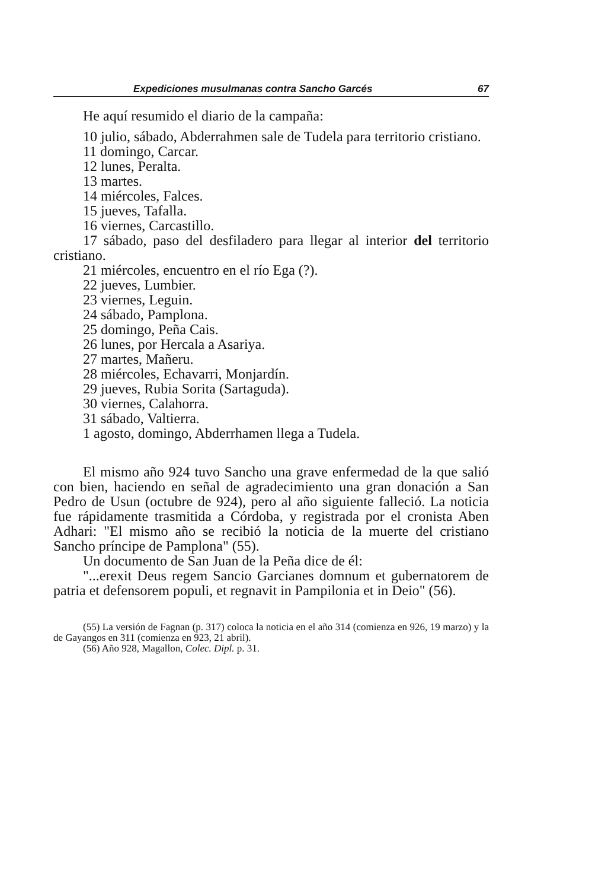Expediciones musulmanas contra Sancho Garcés 67
He aquí resumido el diario de la campaña:
10 julio, sábado, Abderrahmen sale de Tudela para territorio cristiano.
11 domingo, Carcar.
12 lunes, Peralta.
13 martes.
14 miércoles, Falces.
15 jueves, Tafalla.
16 viernes, Carcastillo.
17 sábado, paso del desfiladero para llegar al interior del territorio cristiano.
21 miércoles, encuentro en el río Ega (?).
22 jueves, Lumbier.
23 viernes, Leguin.
24 sábado, Pamplona.
25 domingo, Peña Cais.
26 lunes, por Hercala a Asariya.
27 martes, Mañeru.
28 miércoles, Echavarri, Monjardín.
29 jueves, Rubia Sorita (Sartaguda).
30 viernes, Calahorra.
31 sábado, Valtierra.
1 agosto, domingo, Abderrhamen llega a Tudela.
El mismo año 924 tuvo Sancho una grave enfermedad de la que salió con bien, haciendo en señal de agradecimiento una gran donación a San Pedro de Usun (octubre de 924), pero al año siguiente falleció. La noticia fue rápidamente trasmitida a Córdoba, y registrada por el cronista Aben Adhari: "El mismo año se recibió la noticia de la muerte del cristiano Sancho príncipe de Pamplona" (55).
Un documento de San Juan de la Peña dice de él:
"...erexit Deus regem Sancio Garcianes domnum et gubernatorem de patria et defensorem populi, et regnavit in Pampilonia et in Deio" (56).
(55) La versión de Fagnan (p. 317) coloca la noticia en el año 314 (comienza en 926, 19 marzo) y la de Gayangos en 311 (comienza en 923, 21 abril).
(56) Año 928, Magallon, Colec. Dipl. p. 31.